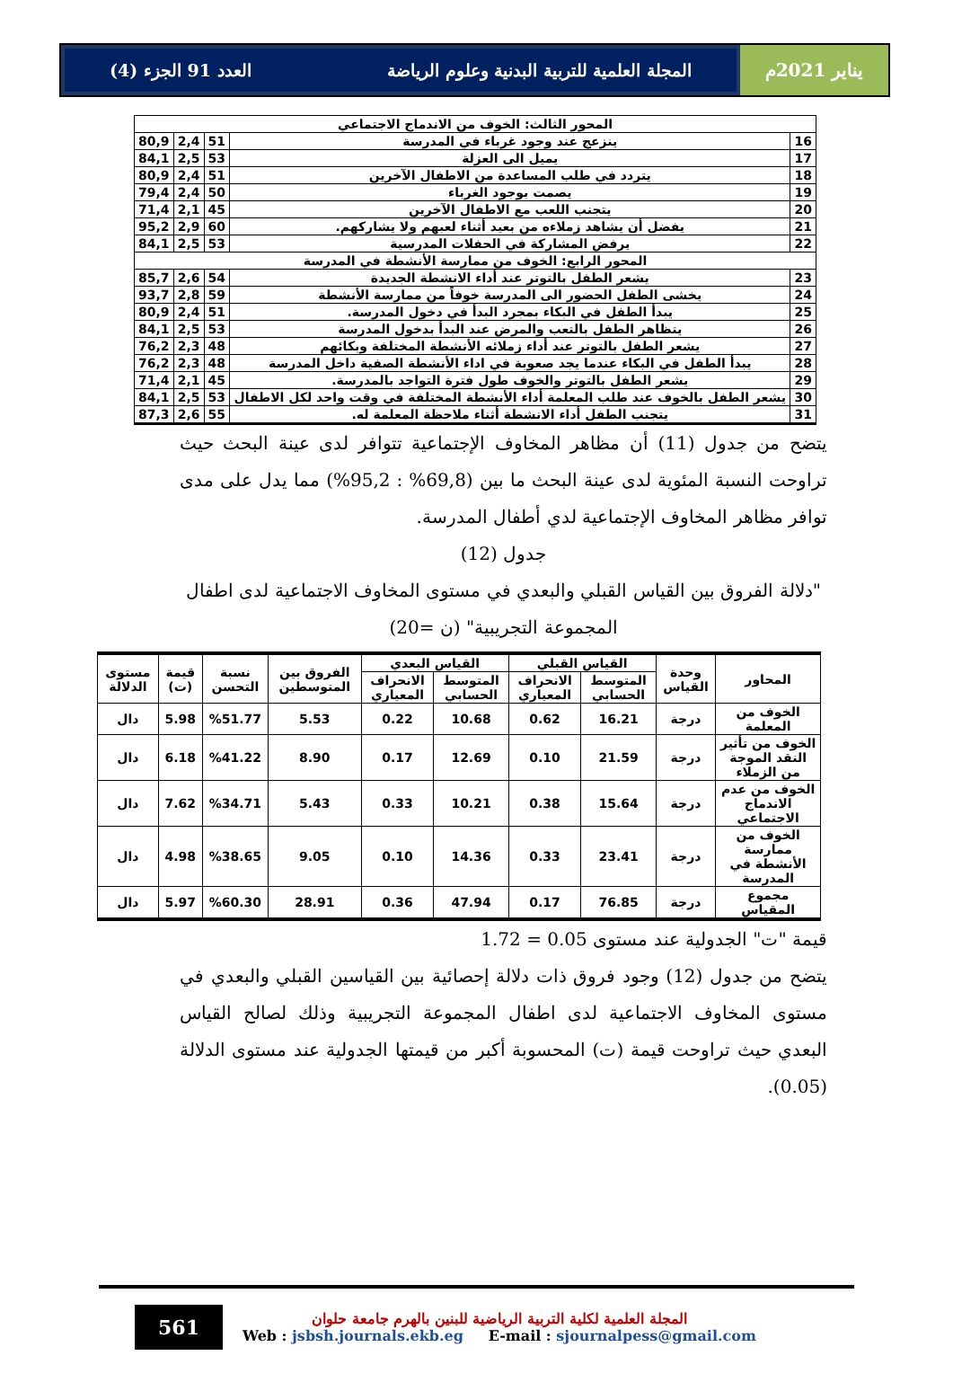يناير 2021م المجلة العلمية للتربية البدنية وعلوم الرياضة العدد 91 الجزء (4)
| المحور الثالث: الخوف من الاندماج الاجتماعي | | | | |
| 16 | ينزعج عند وجود غرباء في المدرسة | 51 | 2,4 | 80,9 |
| 17 | يميل الى العزلة | 53 | 2,5 | 84,1 |
| 18 | يتردد في طلب المساعدة من الاطفال الآخرين | 51 | 2,4 | 80,9 |
| 19 | يصمت بوجود الغرباء | 50 | 2,4 | 79,4 |
| 20 | يتجنب اللعب مع الاطفال الآخرين | 45 | 2,1 | 71,4 |
| 21 | يفضل أن يشاهد زملاءه من بعيد أثناء لعبهم ولا يشاركهم. | 60 | 2,9 | 95,2 |
| 22 | يرفض المشاركة في الحفلات المدرسية | 53 | 2,5 | 84,1 |
| المحور الرابع: الخوف من ممارسة الأنشطة في المدرسة | | | | |
| 23 | يشعر الطفل بالتوتر عند أداء الانشطة الجديدة | 54 | 2,6 | 85,7 |
| 24 | يخشى الطفل الحضور الى المدرسة خوفاً من ممارسة الأنشطة | 59 | 2,8 | 93,7 |
| 25 | يبدأ الطفل في البكاء بمجرد البدأ في دخول المدرسة. | 51 | 2,4 | 80,9 |
| 26 | يتظاهر الطفل بالتعب والمرض عند البدأ بدخول المدرسة | 53 | 2,5 | 84,1 |
| 27 | يشعر الطفل بالتوتر عند أداء زملائه الأنشطة المختلفة وبكائهم | 48 | 2,3 | 76,2 |
| 28 | يبدأ الطفل في البكاء عندما يجد صعوبة في اداء الأنشطة الصفية داخل المدرسة | 48 | 2,3 | 76,2 |
| 29 | يشعر الطفل بالتوتر والخوف طول فترة التواجد بالمدرسة. | 45 | 2,1 | 71,4 |
| 30 | يشعر الطفل بالخوف عند طلب المعلمة أداء الأنشطة المختلفة في وقت واحد لكل الاطفال | 53 | 2,5 | 84,1 |
| 31 | يتجنب الطفل أداء الانشطة أثناء ملاحظة المعلمة له. | 55 | 2,6 | 87,3 |
يتضح من جدول (11) أن مظاهر المخاوف الإجتماعية تتوافر لدى عينة البحث حيث تراوحت النسبة المئوية لدى عينة البحث ما بين (69,8% : 95,2%) مما يدل على مدى توافر مظاهر المخاوف الإجتماعية لدي أطفال المدرسة.
جدول (12)
"دلالة الفروق بين القياس القبلي والبعدي في مستوى المخاوف الاجتماعية لدى اطفال المجموعة التجريبية" (ن =20)
| المحاور | وحدة القياس | القياس القبلي | | القياس البعدي | | الفروق بين المتوسطين | نسبة التحسن | قيمة (ت) | مستوى الدلالة |
| --- | --- | --- | --- | --- | --- | --- | --- | --- | --- |
| | | المتوسط الحسابي | الانحراف المعياري | المتوسط الحسابي | الانحراف المعياري | | | | |
| الخوف من المعلمة | درجة | 16.21 | 0.62 | 10.68 | 0.22 | 5.53 | %51.77 | 5.98 | دال |
| الخوف من تأثير النقد الموجة من الزملاء | درجة | 21.59 | 0.10 | 12.69 | 0.17 | 8.90 | %41.22 | 6.18 | دال |
| الخوف من عدم الاندماج الاجتماعي | درجة | 15.64 | 0.38 | 10.21 | 0.33 | 5.43 | %34.71 | 7.62 | دال |
| الخوف من ممارسة الأنشطة في المدرسة | درجة | 23.41 | 0.33 | 14.36 | 0.10 | 9.05 | %38.65 | 4.98 | دال |
| مجموع المقياس | درجة | 76.85 | 0.17 | 47.94 | 0.36 | 28.91 | %60.30 | 5.97 | دال |
قيمة "ت" الجدولية عند مستوى 0.05 = 1.72
يتضح من جدول (12) وجود فروق ذات دلالة إحصائية بين القياسين القبلي والبعدي في مستوى المخاوف الاجتماعية لدى اطفال المجموعة التجريبية وذلك لصالح القياس البعدي حيث تراوحت قيمة (ت) المحسوبة أكبر من قيمتها الجدولية عند مستوى الدلالة (0.05).
561
المجلة العلمية لكلية التربية الرياضية للبنين بالهرم جامعة حلوان
Web : jsbsh.journals.ekb.eg E-mail : sjournalpess@gmail.com